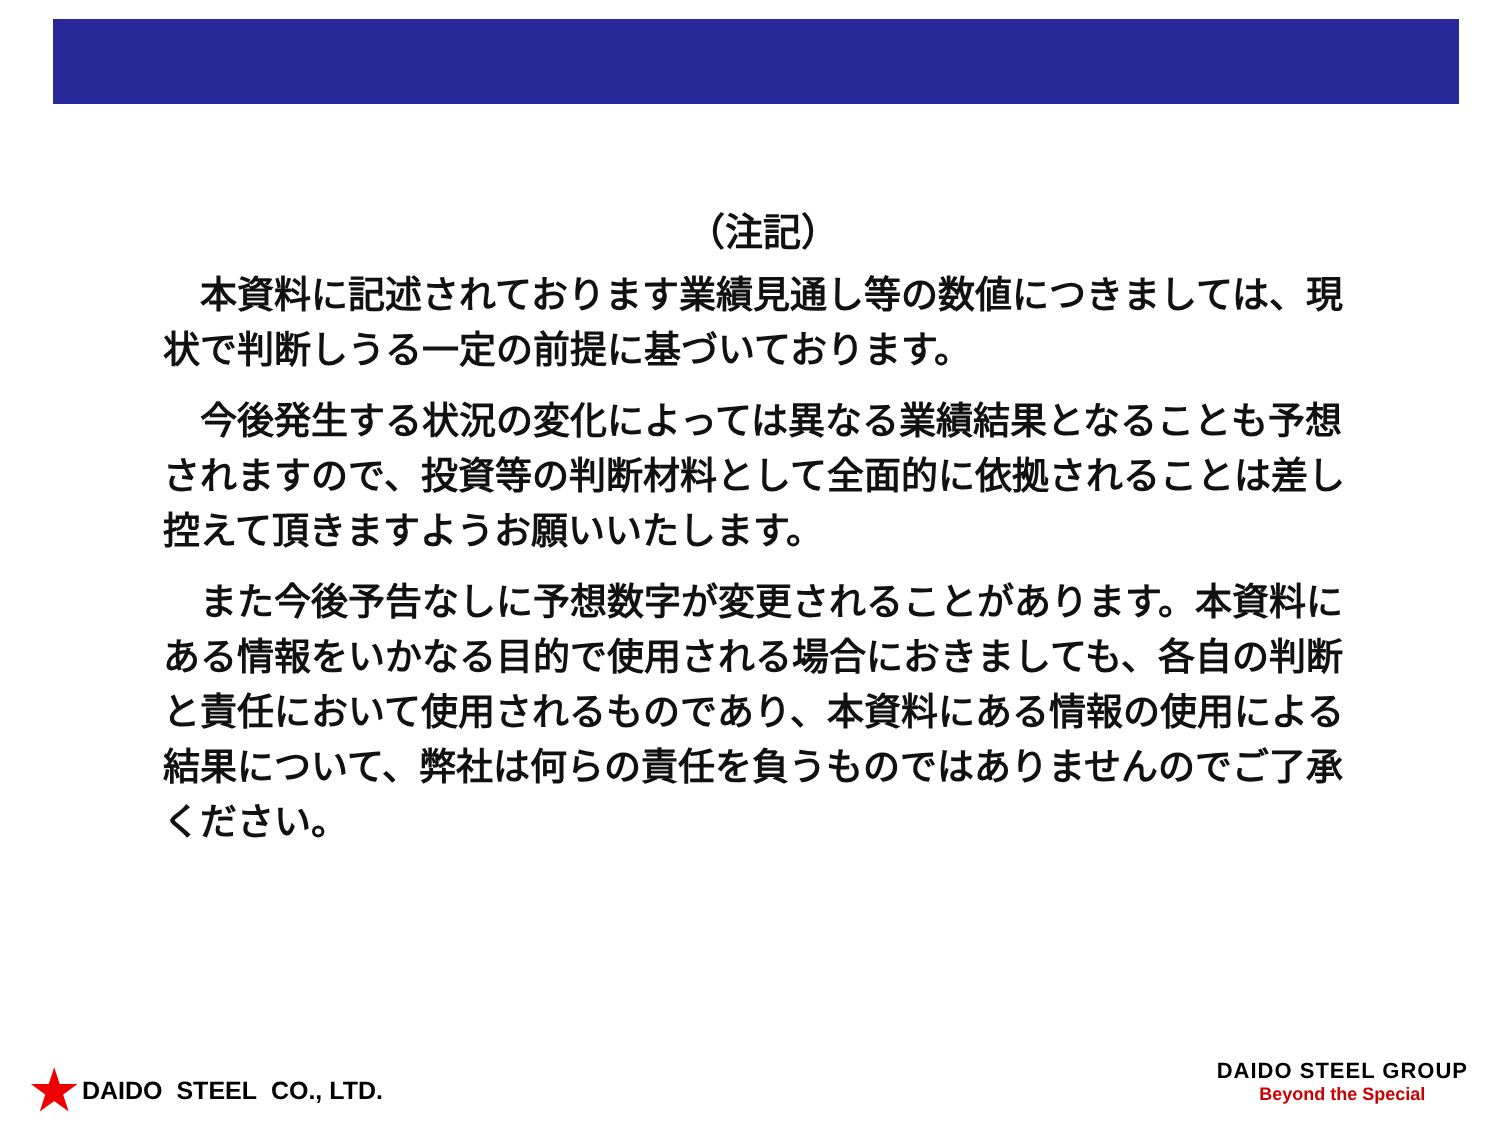（注記）
本資料に記述されております業績見通し等の数値につきましては、現状で判断しうる一定の前提に基づいております。
今後発生する状況の変化によっては異なる業績結果となることも予想されますので、投資等の判断材料として全面的に依拠されることは差し控えて頂きますようお願いいたします。
また今後予告なしに予想数字が変更されることがあります。本資料にある情報をいかなる目的で使用される場合におきましても、各自の判断と責任において使用されるものであり、本資料にある情報の使用による結果について、弊社は何らの責任を負うものではありませんのでご了承ください。
★ DAIDO STEEL CO., LTD.
DAIDO STEEL GROUP
Beyond the Special